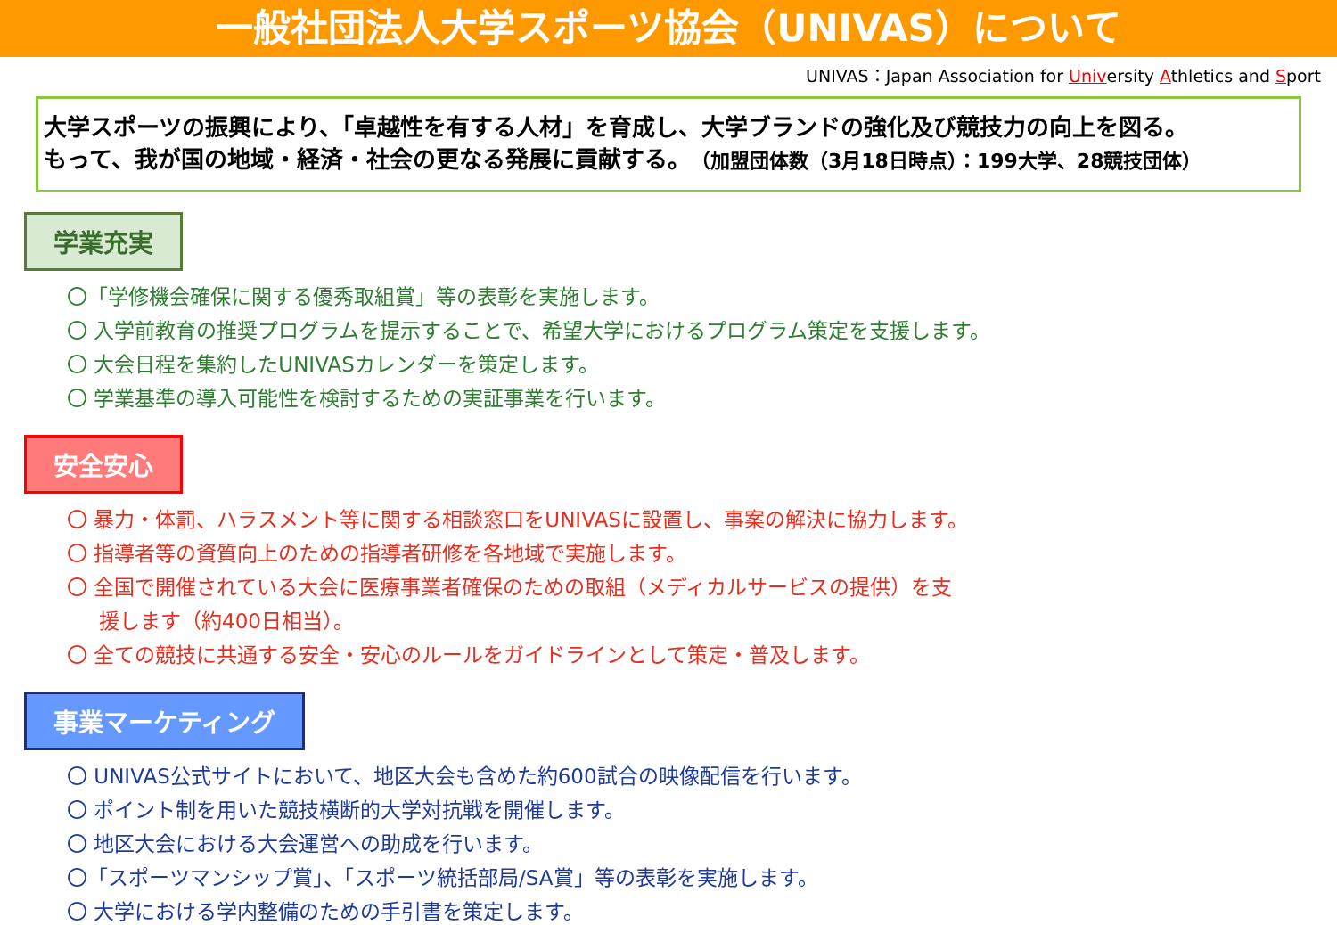一般社団法人大学スポーツ協会（UNIVAS）について
UNIVAS：Japan Association for University Athletics and Sport
大学スポーツの振興により、「卓越性を有する人材」を育成し、大学ブランドの強化及び競技力の向上を図る。
もって、我が国の地域・経済・社会の更なる発展に貢献する。（加盟団体数（3月18日時点）：199大学、28競技団体）
学業充実
〇「学修機会確保に関する優秀取組賞」等の表彰を実施します。
〇 入学前教育の推奨プログラムを提示することで、希望大学におけるプログラム策定を支援します。
〇 大会日程を集約したUNIVASカレンダーを策定します。
〇 学業基準の導入可能性を検討するための実証事業を行います。
安全安心
〇 暴力・体罰、ハラスメント等に関する相談窓口をUNIVASに設置し、事案の解決に協力します。
〇 指導者等の資質向上のための指導者研修を各地域で実施します。
〇 全国で開催されている大会に医療事業者確保のための取組（メディカルサービスの提供）を支
援します（約400日相当）。
〇 全ての競技に共通する安全・安心のルールをガイドラインとして策定・普及します。
事業マーケティング
〇 UNIVAS公式サイトにおいて、地区大会も含めた約600試合の映像配信を行います。
〇 ポイント制を用いた競技横断的大学対抗戦を開催します。
〇 地区大会における大会運営への助成を行います。
〇「スポーツマンシップ賞」、「スポーツ統括部局/SA賞」等の表彰を実施します。
〇 大学における学内整備のための手引書を策定します。